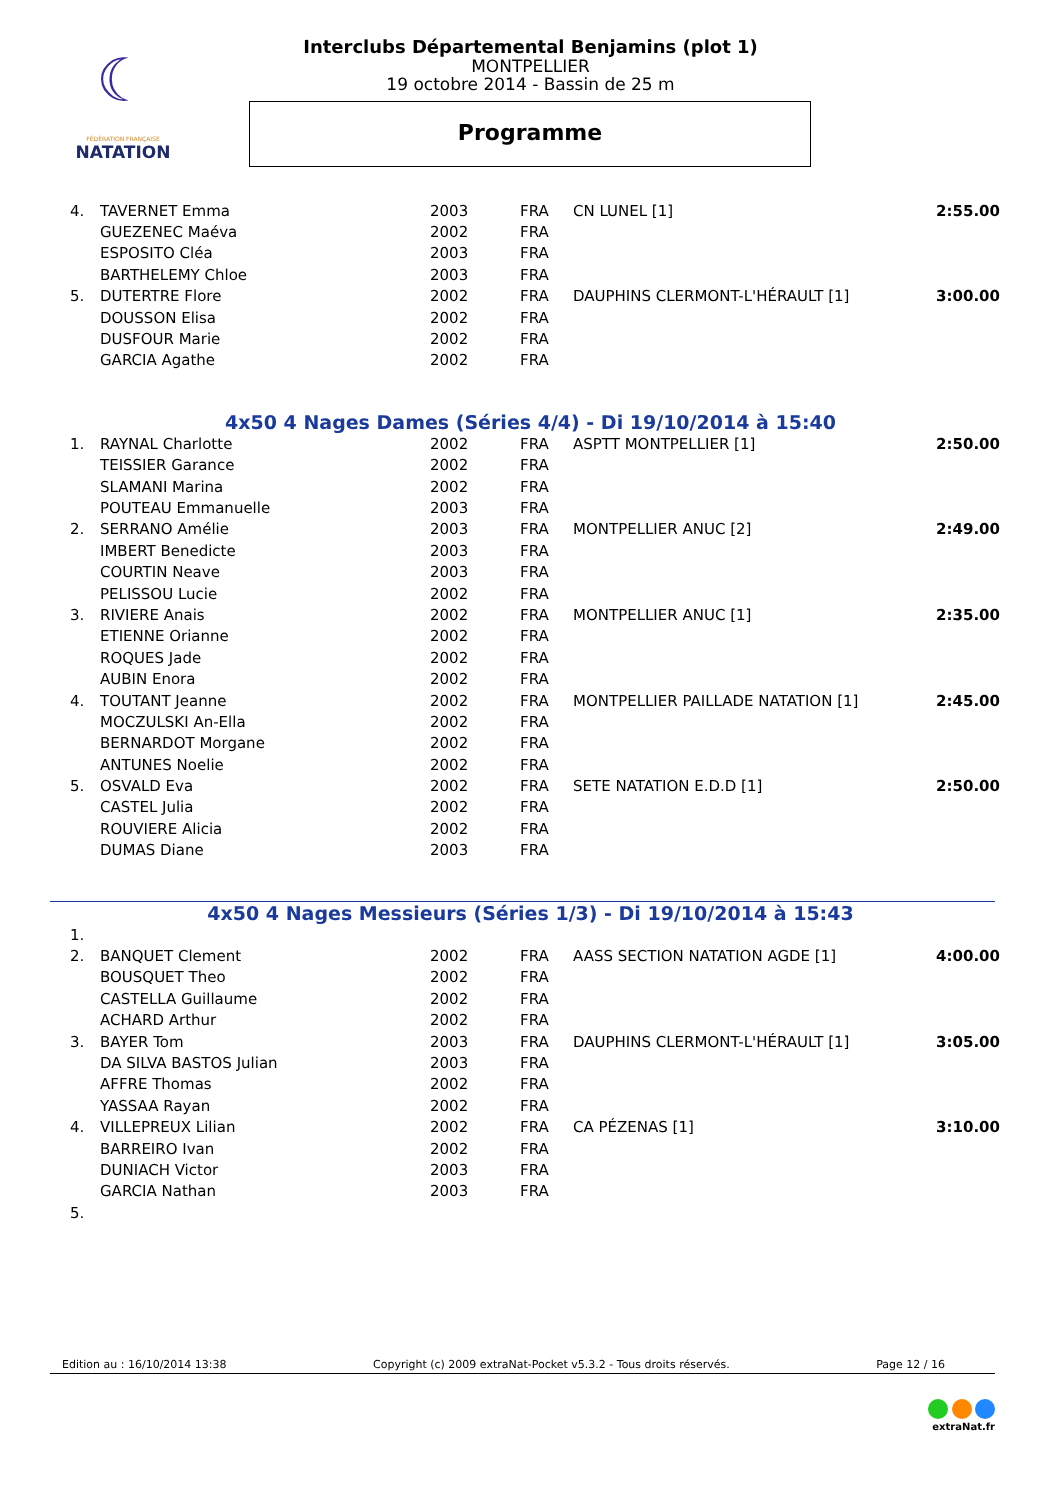☾
FÉDÉRATION FRANÇAISE
NATATION
Interclubs Départemental Benjamins (plot 1)
MONTPELLIER
19 octobre 2014 - Bassin de 25 m
Programme
| 4. | TAVERNET Emma | 2003 | FRA | CN LUNEL [1] | 2:55.00 |
| | GUEZENEC Maéva | 2002 | FRA | | |
| | ESPOSITO Cléa | 2003 | FRA | | |
| | BARTHELEMY Chloe | 2003 | FRA | | |
| 5. | DUTERTRE Flore | 2002 | FRA | DAUPHINS CLERMONT-L'HÉRAULT [1] | 3:00.00 |
| | DOUSSON Elisa | 2002 | FRA | | |
| | DUSFOUR Marie | 2002 | FRA | | |
| | GARCIA Agathe | 2002 | FRA | | |
4x50 4 Nages Dames (Séries 4/4) - Di 19/10/2014 à 15:40
| 1. | RAYNAL Charlotte | 2002 | FRA | ASPTT MONTPELLIER [1] | 2:50.00 |
| | TEISSIER Garance | 2002 | FRA | | |
| | SLAMANI Marina | 2002 | FRA | | |
| | POUTEAU Emmanuelle | 2003 | FRA | | |
| 2. | SERRANO Amélie | 2003 | FRA | MONTPELLIER ANUC [2] | 2:49.00 |
| | IMBERT Benedicte | 2003 | FRA | | |
| | COURTIN Neave | 2003 | FRA | | |
| | PELISSOU Lucie | 2002 | FRA | | |
| 3. | RIVIERE Anais | 2002 | FRA | MONTPELLIER ANUC [1] | 2:35.00 |
| | ETIENNE Orianne | 2002 | FRA | | |
| | ROQUES Jade | 2002 | FRA | | |
| | AUBIN Enora | 2002 | FRA | | |
| 4. | TOUTANT Jeanne | 2002 | FRA | MONTPELLIER PAILLADE NATATION [1] | 2:45.00 |
| | MOCZULSKI An-Ella | 2002 | FRA | | |
| | BERNARDOT Morgane | 2002 | FRA | | |
| | ANTUNES Noelie | 2002 | FRA | | |
| 5. | OSVALD Eva | 2002 | FRA | SETE NATATION E.D.D [1] | 2:50.00 |
| | CASTEL Julia | 2002 | FRA | | |
| | ROUVIERE Alicia | 2002 | FRA | | |
| | DUMAS Diane | 2003 | FRA | | |
4x50 4 Nages Messieurs (Séries 1/3) - Di 19/10/2014 à 15:43
| 1. | | | | | |
| 2. | BANQUET Clement | 2002 | FRA | AASS SECTION NATATION AGDE [1] | 4:00.00 |
| | BOUSQUET Theo | 2002 | FRA | | |
| | CASTELLA Guillaume | 2002 | FRA | | |
| | ACHARD Arthur | 2002 | FRA | | |
| 3. | BAYER Tom | 2003 | FRA | DAUPHINS CLERMONT-L'HÉRAULT [1] | 3:05.00 |
| | DA SILVA BASTOS Julian | 2003 | FRA | | |
| | AFFRE Thomas | 2002 | FRA | | |
| | YASSAA Rayan | 2002 | FRA | | |
| 4. | VILLEPREUX Lilian | 2002 | FRA | CA PÉZENAS [1] | 3:10.00 |
| | BARREIRO Ivan | 2002 | FRA | | |
| | DUNIACH Victor | 2003 | FRA | | |
| | GARCIA Nathan | 2003 | FRA | | |
| 5. | | | | | |
Edition au : 16/10/2014 13:38 Copyright (c) 2009 extraNat-Pocket v5.3.2 - Tous droits réservés. Page 12 / 16
extraNat.fr